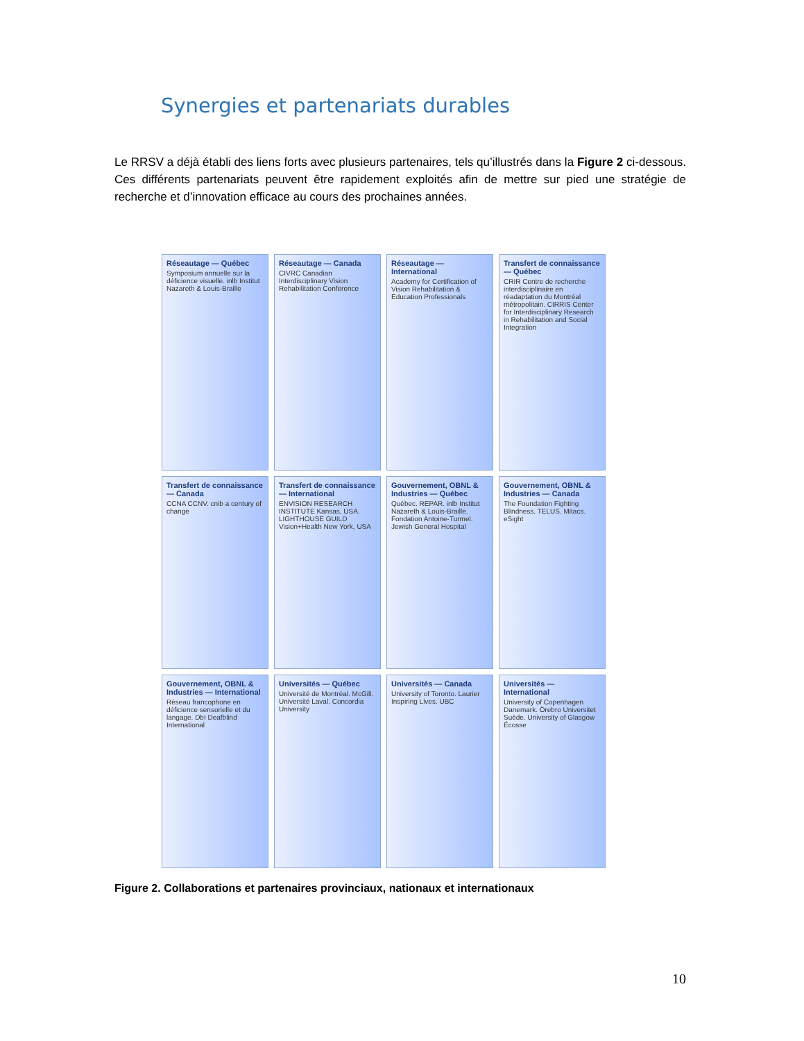Synergies et partenariats durables
Le RRSV a déjà établi des liens forts avec plusieurs partenaires, tels qu’illustrés dans la Figure 2 ci-dessous. Ces différents partenariats peuvent être rapidement exploités afin de mettre sur pied une stratégie de recherche et d’innovation efficace au cours des prochaines années.
Réseautage — Québec
Symposium annuelle sur la déficience visuelle. inlb Institut Nazareth & Louis-Braille
Réseautage — Canada
CIVRC Canadian Interdisciplinary Vision Rehabilitation Conference
Réseautage — International
Academy for Certification of Vision Rehabilitation & Education Professionals
Transfert de connaissance — Québec
CRIR Centre de recherche interdisciplinaire en réadaptation du Montréal métropolitain. CIRRIS Center for Interdisciplinary Research in Rehabilitation and Social Integration
Transfert de connaissance — Canada
CCNA CCNV. cnib a century of change
Transfert de connaissance — International
ENVISION RESEARCH INSTITUTE Kansas, USA. LIGHTHOUSE GUILD Vision+Health New York, USA
Gouvernement, OBNL & Industries — Québec
Québec. REPAR. inlb Institut Nazareth & Louis-Braille. Fondation Antoine-Turmel. Jewish General Hospital
Gouvernement, OBNL & Industries — Canada
The Foundation Fighting Blindness. TELUS. Mitacs. eSight
Gouvernement, OBNL & Industries — International
Réseau francophone en déficience sensorielle et du langage. DbI Deafblind International
Universités — Québec
Université de Montréal. McGill. Université Laval. Concordia University
Universités — Canada
University of Toronto. Laurier Inspiring Lives. UBC
Universités — International
University of Copenhagen Danemark. Örebro Universitet Suède. University of Glasgow Écosse
Figure 2. Collaborations et partenaires provinciaux, nationaux et internationaux
10